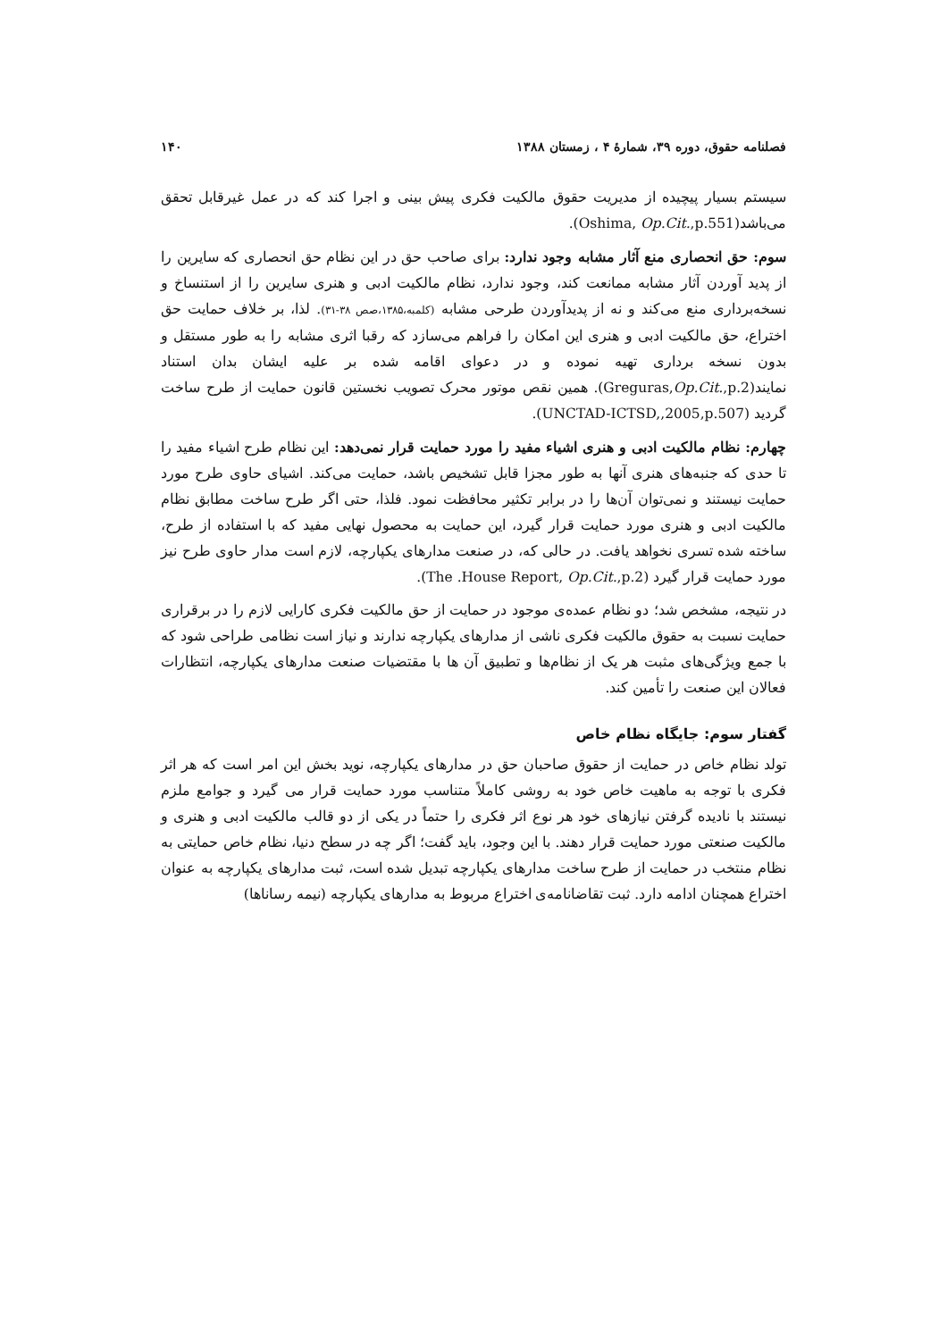فصلنامه حقوق، دوره ۳۹، شمارهٔ ۴ ، زمستان ۱۳۸۸ ۱۴۰
سیستم بسیار پیچیده از مدیریت حقوق مالکیت فکری پیش بینی و اجرا کند که در عمل غیرقابل تحقق می‌باشد(Oshima, Op.Cit.,p.551).
سوم: حق انحصاری منع آثار مشابه وجود ندارد: برای صاحب حق در این نظام حق انحصاری که سایرین را از پدید آوردن آثار مشابه ممانعت کند، وجود ندارد، نظام مالکیت ادبی و هنری سایرین را از استنساخ و نسخه‌برداری منع می‌کند و نه از پدیدآوردن طرحی مشابه (کلمبه،۱۳۸۵،صص ۳۸-۳۱). لذا، بر خلاف حمایت حق اختراع، حق مالکیت ادبی و هنری این امکان را فراهم می‌سازد که رقبا اثری مشابه را به طور مستقل و بدون نسخه برداری تهیه نموده و در دعوای اقامه شده بر علیه ایشان بدان استناد نمایند(Greguras,Op.Cit.,p.2). همین نقص موتور محرک تصویب نخستین قانون حمایت از طرح ساخت گردید (UNCTAD-ICTSD,,2005,p.507).
چهارم: نظام مالکیت ادبی و هنری اشیاء مفید را مورد حمایت قرار نمی‌دهد: این نظام طرح اشیاء مفید را تا حدی که جنبه‌های هنری آنها به طور مجزا قابل تشخیص باشد، حمایت می‌کند. اشیای حاوی طرح مورد حمایت نیستند و نمی‌توان آن‌ها را در برابر تکثیر محافظت نمود. فلذا، حتی اگر طرح ساخت مطابق نظام مالکیت ادبی و هنری مورد حمایت قرار گیرد، این حمایت به محصول نهایی مفید که با استفاده از طرح، ساخته شده تسری نخواهد یافت. در حالی که، در صنعت مدارهای یکپارچه، لازم است مدار حاوی طرح نیز مورد حمایت قرار گیرد (The .House Report, Op.Cit.,p.2).
در نتیجه، مشخص شد؛ دو نظام عمده‌ی موجود در حمایت از حق مالکیت فکری کارایی لازم را در برقراری حمایت نسبت به حقوق مالکیت فکری ناشی از مدارهای یکپارچه ندارند و نیاز است نظامی طراحی شود که با جمع ویژگی‌های مثبت هر یک از نظام‌ها و تطبیق آن ها با مقتضیات صنعت مدارهای یکپارچه، انتظارات فعالان این صنعت را تأمین کند.
گفتار سوم: جایگاه نظام خاص
تولد نظام خاص در حمایت از حقوق صاحبان حق در مدارهای یکپارچه، نوید بخش این امر است که هر اثر فکری با توجه به ماهیت خاص خود به روشی کاملاً متناسب مورد حمایت قرار می گیرد و جوامع ملزم نیستند با نادیده گرفتن نیازهای خود هر نوع اثر فکری را حتماً در یکی از دو قالب مالکیت ادبی و هنری و مالکیت صنعتی مورد حمایت قرار دهند. با این وجود، باید گفت؛ اگر چه در سطح دنیا، نظام خاص حمایتی به نظام منتخب در حمایت از طرح ساخت مدارهای یکپارچه تبدیل شده است، ثبت مدارهای یکپارچه به عنوان اختراع همچنان ادامه دارد. ثبت تقاضانامه‌ی اختراع مربوط به مدارهای یکپارچه (نیمه رساناها)